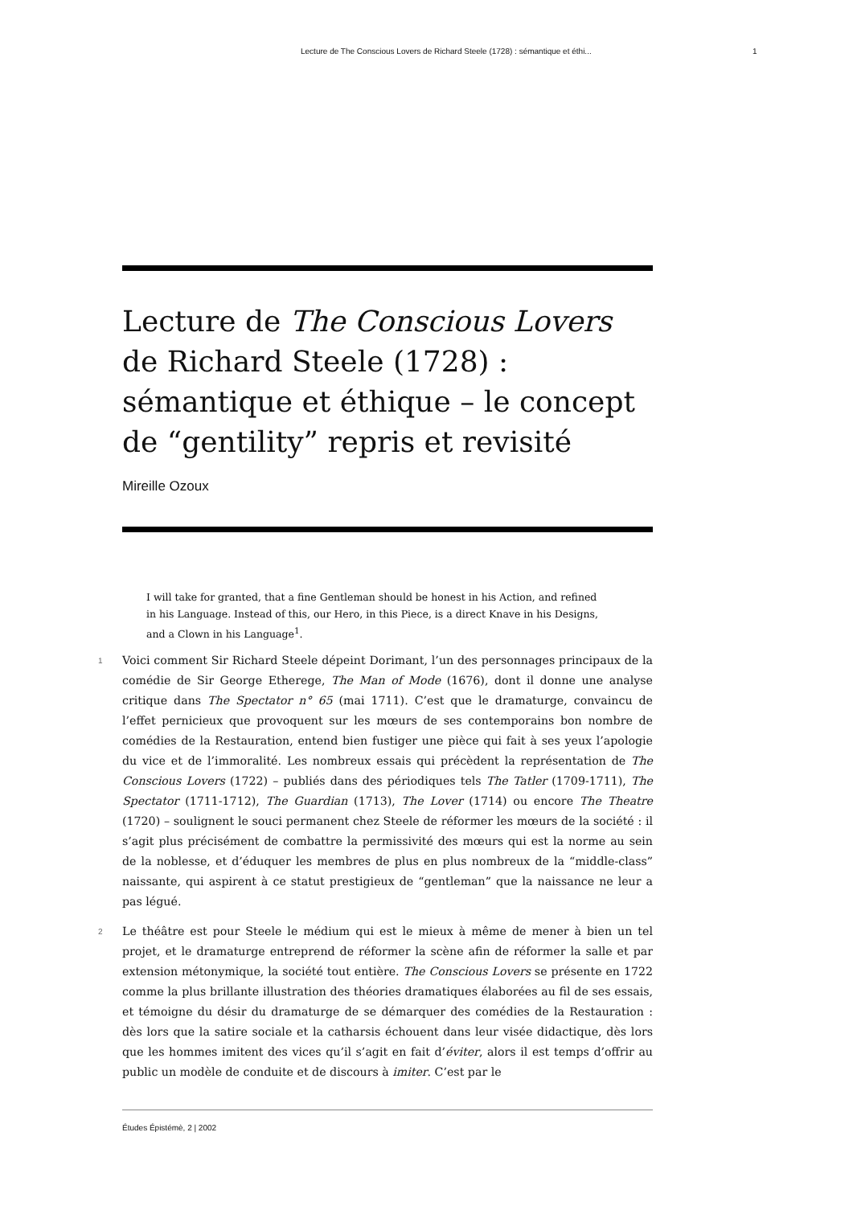Lecture de The Conscious Lovers de Richard Steele (1728) : sémantique et éthi... 1
Lecture de The Conscious Lovers de Richard Steele (1728) : sémantique et éthique – le concept de “gentility” repris et revisité
Mireille Ozoux
I will take for granted, that a fine Gentleman should be honest in his Action, and refined in his Language. Instead of this, our Hero, in this Piece, is a direct Knave in his Designs, and a Clown in his Language<sup>1</sup>.
1 Voici comment Sir Richard Steele dépeint Dorimant, l’un des personnages principaux de la comédie de Sir George Etherege, The Man of Mode (1676), dont il donne une analyse critique dans The Spectator n° 65 (mai 1711). C’est que le dramaturge, convaincu de l’effet pernicieux que provoquent sur les mœurs de ses contemporains bon nombre de comédies de la Restauration, entend bien fustiger une pièce qui fait à ses yeux l’apologie du vice et de l’immoralité. Les nombreux essais qui précèdent la représentation de The Conscious Lovers (1722) – publiés dans des périodiques tels The Tatler (1709-1711), The Spectator (1711-1712), The Guardian (1713), The Lover (1714) ou encore The Theatre (1720) – soulignent le souci permanent chez Steele de réformer les mœurs de la société : il s’agit plus précisément de combattre la permissivité des mœurs qui est la norme au sein de la noblesse, et d’éduquer les membres de plus en plus nombreux de la “middle-class” naissante, qui aspirent à ce statut prestigieux de “gentleman” que la naissance ne leur a pas légué.
2 Le théâtre est pour Steele le médium qui est le mieux à même de mener à bien un tel projet, et le dramaturge entreprend de réformer la scène afin de réformer la salle et par extension métonymique, la société tout entière. The Conscious Lovers se présente en 1722 comme la plus brillante illustration des théories dramatiques élaborées au fil de ses essais, et témoigne du désir du dramaturge de se démarquer des comédies de la Restauration : dès lors que la satire sociale et la catharsis échouent dans leur visée didactique, dès lors que les hommes imitent des vices qu’il s’agit en fait d’éviter, alors il est temps d’offrir au public un modèle de conduite et de discours à imiter. C’est par le
Études Épistémè, 2 | 2002